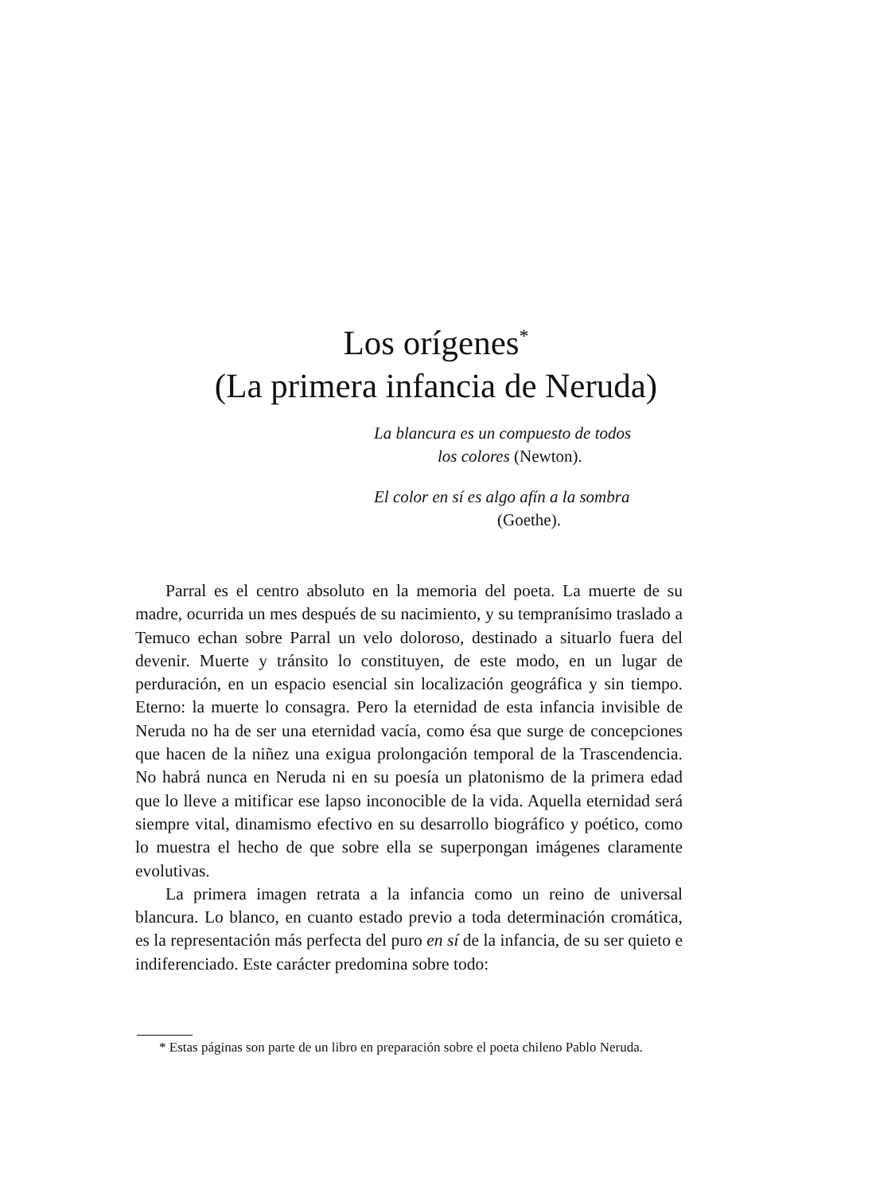Los orígenes<sup>*</sup>
(La primera infancia de Neruda)
La blancura es un compuesto de todos
los colores (Newton).
El color en sí es algo afín a la sombra
(Goethe).
Parral es el centro absoluto en la memoria del poeta. La muerte de su madre, ocurrida un mes después de su nacimiento, y su tempranísimo traslado a Temuco echan sobre Parral un velo doloroso, destinado a situarlo fuera del devenir. Muerte y tránsito lo constituyen, de este modo, en un lugar de perduración, en un espacio esencial sin localización geográfica y sin tiempo. Eterno: la muerte lo consagra. Pero la eternidad de esta infancia invisible de Neruda no ha de ser una eternidad vacía, como ésa que surge de concepciones que hacen de la niñez una exigua prolongación temporal de la Trascendencia. No habrá nunca en Neruda ni en su poesía un platonismo de la primera edad que lo lleve a mitificar ese lapso inconocible de la vida. Aquella eternidad será siempre vital, dinamismo efectivo en su desarrollo biográfico y poético, como lo muestra el hecho de que sobre ella se superpongan imágenes claramente evolutivas.
La primera imagen retrata a la infancia como un reino de universal blancura. Lo blanco, en cuanto estado previo a toda determinación cromática, es la representación más perfecta del puro en sí de la infancia, de su ser quieto e indiferenciado. Este carácter predomina sobre todo:
* Estas páginas son parte de un libro en preparación sobre el poeta chileno Pablo Neruda.